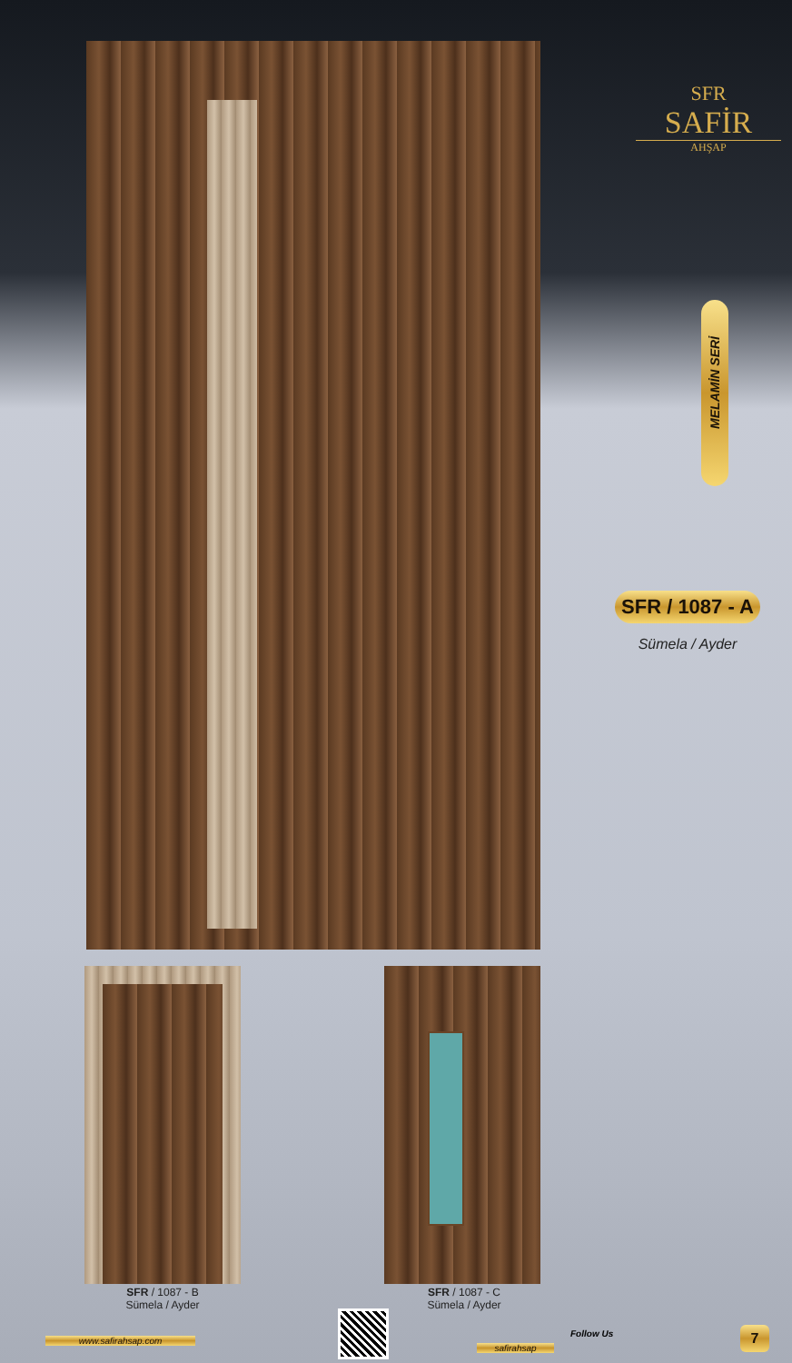SFR
SAFİR
AHŞAP
MELAMİN SERİ
SFR / 1087 - A
Sümela / Ayder
SFR / 1087 - B
Sümela / Ayder
SFR / 1087 - C
Sümela / Ayder
www.safirahsap.com
Follow Us
safirahsap
7